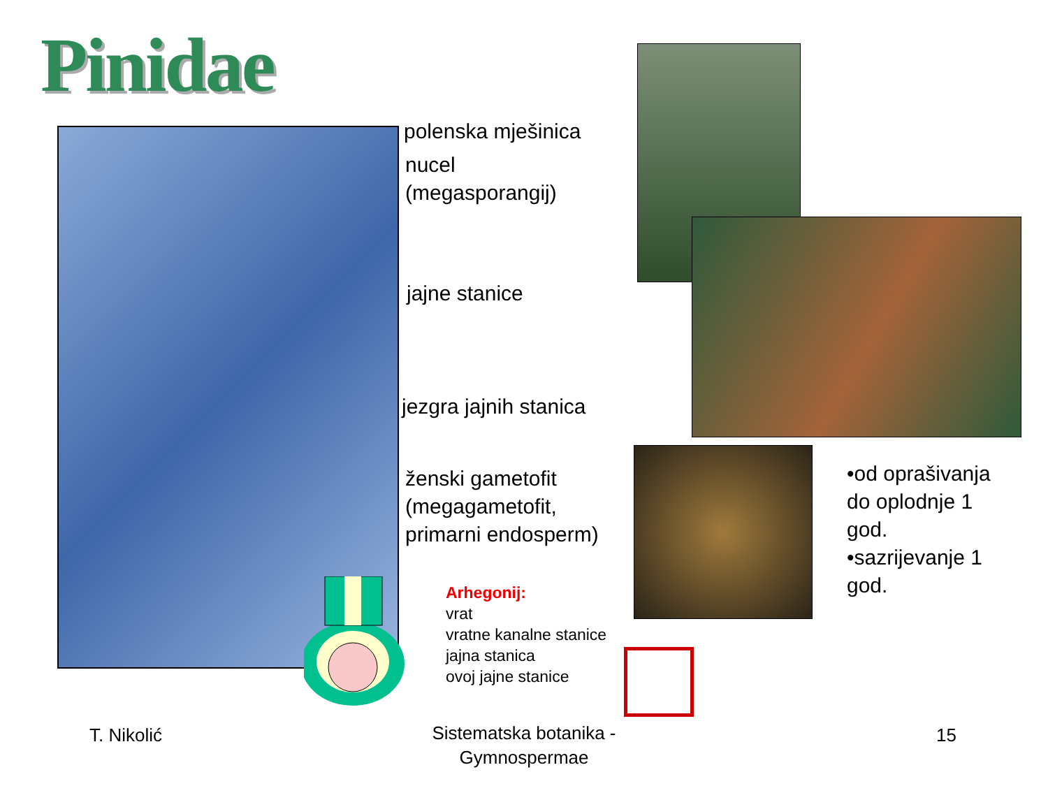Pinidae
polenska mješinica
nucel
(megasporangij)
jajne stanice
jezgra jajnih stanica
ženski gametofit
(megagametofit,
primarni endosperm)
Arhegonij:
vrat
vratne kanalne stanice
jajna stanica
ovoj jajne stanice
•od oprašivanja
do oplodnje 1
god.
•sazrijevanje 1
god.
T. Nikolić
Sistematska botanika - Gymnospermae
15